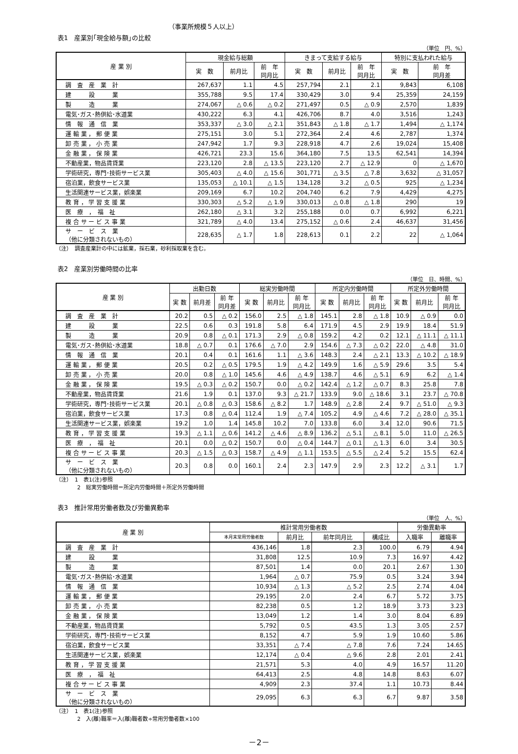（事業所規模５人以上）
表1　産業別｢現金給与額｣の比較
（単位　円、%）
| 産 業 別 | 現金給与総額 | | | きまって支給する給与 | | | 特別に支払われた給与 | |
| --- | --- | --- | --- | --- | --- | --- | --- | --- |
| | 実 数 | 前月比 | 前 年 同月比 | 実 数 | 前月比 | 前 年 同月比 | 実 数 | 前 年 同月差 |
| 調 査 産 業 計 | 267,637 | 1.1 | 4.5 | 257,794 | 2.1 | 2.1 | 9,843 | 6,108 |
| 建 設 業 | 355,788 | 9.5 | 17.4 | 330,429 | 3.0 | 9.4 | 25,359 | 24,159 |
| 製 造 業 | 274,067 | △ 0.6 | △ 0.2 | 271,497 | 0.5 | △ 0.9 | 2,570 | 1,839 |
| 電気･ガス･熱供給･水道業 | 430,222 | 6.3 | 4.1 | 426,706 | 8.7 | 4.0 | 3,516 | 1,243 |
| 情 報 通 信 業 | 353,337 | △ 3.0 | △ 2.1 | 351,843 | △ 1.8 | △ 1.7 | 1,494 | △ 1,174 |
| 運 輸 業 ， 郵 便 業 | 275,151 | 3.0 | 5.1 | 272,364 | 2.4 | 4.6 | 2,787 | 1,374 |
| 卸 売 業 ， 小 売 業 | 247,942 | 1.7 | 9.3 | 228,918 | 4.7 | 2.6 | 19,024 | 15,408 |
| 金 融 業 ， 保 険 業 | 426,721 | 23.3 | 15.6 | 364,180 | 7.5 | 13.5 | 62,541 | 14,394 |
| 不動産業，物品賃貸業 | 223,120 | 2.8 | △ 13.5 | 223,120 | 2.7 | △ 12.9 | 0 | △ 1,670 |
| 学術研究，専門･技術サービス業 | 305,403 | △ 4.0 | △ 15.6 | 301,771 | △ 3.5 | △ 7.8 | 3,632 | △ 31,057 |
| 宿泊業，飲食サービス業 | 135,053 | △ 10.1 | △ 1.5 | 134,128 | 3.2 | △ 0.5 | 925 | △ 1,234 |
| 生活関連サービス業，娯楽業 | 209,169 | 6.7 | 10.2 | 204,740 | 6.2 | 7.9 | 4,429 | 4,275 |
| 教 育 ， 学 習 支 援 業 | 330,303 | △ 5.2 | △ 1.9 | 330,013 | △ 0.8 | △ 1.8 | 290 | 19 |
| 医 療 ， 福 祉 | 262,180 | △ 3.1 | 3.2 | 255,188 | 0.0 | 0.7 | 6,992 | 6,221 |
| 複 合 サ ー ビ ス 事 業 | 321,789 | △ 4.0 | 13.4 | 275,152 | △ 0.6 | 2.4 | 46,637 | 31,456 |
| サ ー ビ ス 業 （他に分類されないもの） | 228,635 | △ 1.7 | 1.8 | 228,613 | 0.1 | 2.2 | 22 | △ 1,064 |
（注）　調査産業計の中には鉱業，採石業，砂利採取業を含む。
表2　産業別労働時間の比率
（単位　日、時間、%）
| 産 業 別 | 出勤日数 | | | 総実労働時間 | | | 所定内労働時間 | | | 所定外労働時間 | | |
| --- | --- | --- | --- | --- | --- | --- | --- | --- | --- | --- | --- | --- |
| | 実 数 | 前月差 | 前 年 同月差 | 実 数 | 前月比 | 前 年 同月比 | 実 数 | 前月比 | 前 年 同月比 | 実 数 | 前月比 | 前 年 同月比 |
| 調 査 産 業 計 | 20.2 | 0.5 | △ 0.2 | 156.0 | 2.5 | △ 1.8 | 145.1 | 2.8 | △ 1.8 | 10.9 | △ 0.9 | 0.0 |
| 建 設 業 | 22.5 | 0.6 | 0.3 | 191.8 | 5.8 | 6.4 | 171.9 | 4.5 | 2.9 | 19.9 | 18.4 | 51.9 |
| 製 造 業 | 20.9 | 0.8 | △ 0.1 | 171.3 | 2.9 | △ 0.8 | 159.2 | 4.2 | 0.2 | 12.1 | △ 11.1 | △ 11.1 |
| 電気･ガス･熱供給･水道業 | 18.8 | △ 0.7 | 0.1 | 176.6 | △ 7.0 | 2.9 | 154.6 | △ 7.3 | △ 0.2 | 22.0 | △ 4.8 | 31.0 |
| 情 報 通 信 業 | 20.1 | 0.4 | 0.1 | 161.6 | 1.1 | △ 3.6 | 148.3 | 2.4 | △ 2.1 | 13.3 | △ 10.2 | △ 18.9 |
| 運 輸 業 ， 郵 便 業 | 20.5 | 0.2 | △ 0.5 | 179.5 | 1.9 | △ 4.2 | 149.9 | 1.6 | △ 5.9 | 29.6 | 3.5 | 5.4 |
| 卸 売 業 ， 小 売 業 | 20.0 | 0.8 | △ 1.0 | 145.6 | 4.6 | △ 4.9 | 138.7 | 4.6 | △ 5.1 | 6.9 | 6.2 | △ 1.4 |
| 金 融 業 ， 保 険 業 | 19.5 | △ 0.3 | △ 0.2 | 150.7 | 0.0 | △ 0.2 | 142.4 | △ 1.2 | △ 0.7 | 8.3 | 25.8 | 7.8 |
| 不動産業，物品賃貸業 | 21.6 | 1.9 | 0.1 | 137.0 | 9.3 | △ 21.7 | 133.9 | 9.0 | △ 18.6 | 3.1 | 23.7 | △ 70.8 |
| 学術研究，専門･技術サービス業 | 20.1 | △ 0.8 | △ 0.3 | 158.6 | △ 8.2 | 1.7 | 148.9 | △ 2.8 | 2.4 | 9.7 | △ 51.0 | △ 9.3 |
| 宿泊業，飲食サービス業 | 17.3 | 0.8 | △ 0.4 | 112.4 | 1.9 | △ 7.4 | 105.2 | 4.9 | △ 4.6 | 7.2 | △ 28.0 | △ 35.1 |
| 生活関連サービス業，娯楽業 | 19.2 | 1.0 | 1.4 | 145.8 | 10.2 | 7.0 | 133.8 | 6.0 | 3.4 | 12.0 | 90.6 | 71.5 |
| 教 育 ， 学 習 支 援 業 | 19.3 | △ 1.1 | △ 0.6 | 141.2 | △ 4.6 | △ 8.9 | 136.2 | △ 5.1 | △ 8.1 | 5.0 | 11.0 | △ 26.5 |
| 医 療 ， 福 祉 | 20.1 | 0.0 | △ 0.2 | 150.7 | 0.0 | △ 0.4 | 144.7 | △ 0.1 | △ 1.3 | 6.0 | 3.4 | 30.5 |
| 複 合 サ ー ビ ス 事 業 | 20.3 | △ 1.5 | △ 0.3 | 158.7 | △ 4.9 | △ 1.1 | 153.5 | △ 5.5 | △ 2.4 | 5.2 | 15.5 | 62.4 |
| サ ー ビ ス 業 （他に分類されないもの） | 20.3 | 0.8 | 0.0 | 160.1 | 2.4 | 2.3 | 147.9 | 2.9 | 2.3 | 12.2 | △ 3.1 | 1.7 |
（注）　1　表1(注)参照
　　　　2　総実労働時間＝所定内労働時間＋所定外労働時間
表3　推計常用労働者数及び労働異動率
（単位　人、%）
| 産 業 別 | 推計常用労働者数 | | | | 労働異動率 | |
| --- | --- | --- | --- | --- | --- | --- |
| | 本月末常用労働者数 | 前月比 | 前年同月比 | 構成比 | 入職率 | 離職率 |
| 調 査 産 業 計 | 436,146 | 1.8 | 2.3 | 100.0 | 6.79 | 4.94 |
| 建 設 業 | 31,808 | 12.5 | 10.9 | 7.3 | 16.97 | 4.42 |
| 製 造 業 | 87,501 | 1.4 | 0.0 | 20.1 | 2.67 | 1.30 |
| 電気･ガス･熱供給･水道業 | 1,964 | △ 0.7 | 75.9 | 0.5 | 3.24 | 3.94 |
| 情 報 通 信 業 | 10,934 | △ 1.3 | △ 5.2 | 2.5 | 2.74 | 4.04 |
| 運 輸 業 ， 郵 便 業 | 29,195 | 2.0 | 2.4 | 6.7 | 5.72 | 3.75 |
| 卸 売 業 ， 小 売 業 | 82,238 | 0.5 | 1.2 | 18.9 | 3.73 | 3.23 |
| 金 融 業 ， 保 険 業 | 13,049 | 1.2 | 1.4 | 3.0 | 8.04 | 6.89 |
| 不動産業，物品賃貸業 | 5,792 | 0.5 | 43.5 | 1.3 | 3.05 | 2.57 |
| 学術研究，専門･技術サービス業 | 8,152 | 4.7 | 5.9 | 1.9 | 10.60 | 5.86 |
| 宿泊業，飲食サービス業 | 33,351 | △ 7.4 | △ 7.8 | 7.6 | 7.24 | 14.65 |
| 生活関連サービス業，娯楽業 | 12,174 | △ 0.4 | △ 9.6 | 2.8 | 2.01 | 2.41 |
| 教 育 ， 学 習 支 援 業 | 21,571 | 5.3 | 4.0 | 4.9 | 16.57 | 11.20 |
| 医 療 ， 福 祉 | 64,413 | 2.5 | 4.8 | 14.8 | 8.63 | 6.07 |
| 複 合 サ ー ビ ス 事 業 | 4,909 | 2.3 | 37.4 | 1.1 | 10.73 | 8.44 |
| サ ー ビ ス 業 （他に分類されないもの） | 29,095 | 6.3 | 6.3 | 6.7 | 9.87 | 3.58 |
（注）　1　表1(注)参照
　　　　2　入(離)職率＝入(離)職者数÷常用労働者数×100
－2－